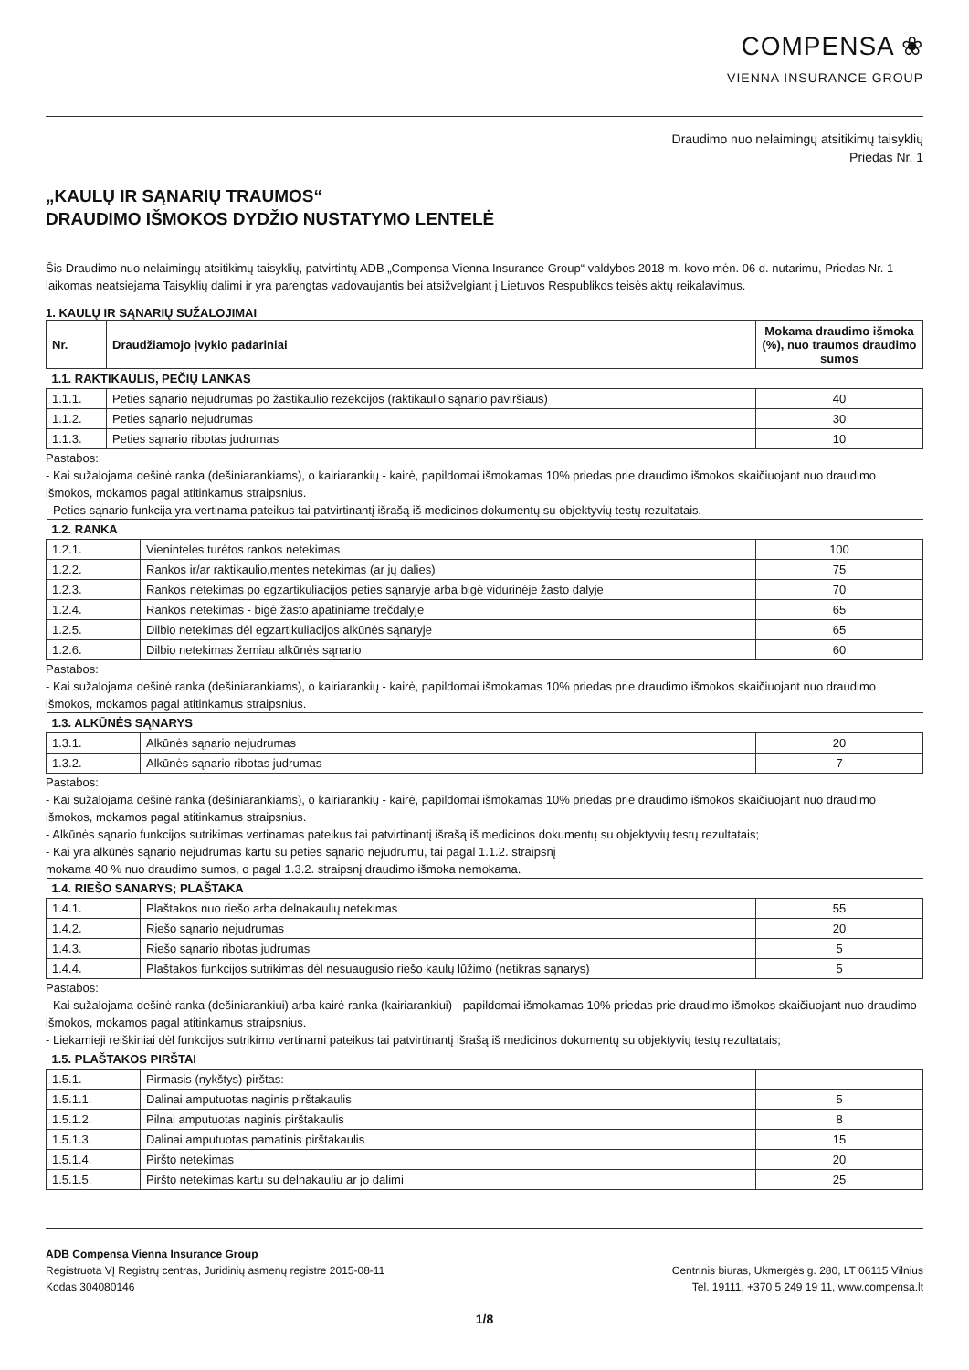COMPENSA ❀
VIENNA INSURANCE GROUP
Draudimo nuo nelaimingų atsitikimų taisyklių
Priedas Nr. 1
„KAULŲ IR SĄNARIŲ TRAUMOS“
DRAUDIMO IŠMOKOS DYDŽIO NUSTATYMO LENTELĖ
Šis Draudimo nuo nelaimingų atsitikimų taisyklių, patvirtintų ADB „Compensa Vienna Insurance Group“ valdybos 2018 m. kovo mėn. 06 d. nutarimu, Priedas Nr. 1 laikomas neatsiejama Taisyklių dalimi ir yra parengtas vadovaujantis bei atsižvelgiant į Lietuvos Respublikos teisės aktų reikalavimus.
1. KAULŲ IR SĄNARIŲ SUŽALOJIMAI
| Nr. | Draudžiamojo įvykio padariniai | Mokama draudimo išmoka (%), nuo traumos draudimo sumos |
| --- | --- | --- |
| 1.1. RAKTIKAULIS, PEČIŲ LANKAS | | |
| 1.1.1. | Peties sąnario nejudrumas po žastikaulio rezekcijos (raktikaulio sąnario paviršiaus) | 40 |
| 1.1.2. | Peties sąnario nejudrumas | 30 |
| 1.1.3. | Peties sąnario ribotas judrumas | 10 |
Pastabos:
- Kai sužalojama dešinė ranka (dešiniarankiams), o kairiarankių - kairė, papildomai išmokamas 10% priedas prie draudimo išmokos skaičiuojant nuo draudimo išmokos, mokamos pagal atitinkamus straipsnius.
- Peties sąnario funkcija yra vertinama pateikus tai patvirtinantį išrašą iš medicinos dokumentų su objektyvių testų rezultatais.
| 1.2. RANKA | | |
| 1.2.1. | Vienintelės turėtos rankos netekimas | 100 |
| 1.2.2. | Rankos ir/ar raktikaulio,mentės netekimas (ar jų dalies) | 75 |
| 1.2.3. | Rankos netekimas po egzartikuliacijos peties sąnaryje arba bigė vidurinėje žasto dalyje | 70 |
| 1.2.4. | Rankos netekimas - bigė žasto apatiniame trečdalyje | 65 |
| 1.2.5. | Dilbio netekimas dėl egzartikuliacijos alkūnės sąnaryje | 65 |
| 1.2.6. | Dilbio netekimas žemiau alkūnės sąnario | 60 |
Pastabos:
- Kai sužalojama dešinė ranka (dešiniarankiams), o kairiarankių - kairė, papildomai išmokamas 10% priedas prie draudimo išmokos skaičiuojant nuo draudimo išmokos, mokamos pagal atitinkamus straipsnius.
| 1.3. ALKŪNĖS SĄNARYS | | |
| 1.3.1. | Alkūnės sąnario nejudrumas | 20 |
| 1.3.2. | Alkūnės sąnario ribotas judrumas | 7 |
Pastabos:
- Kai sužalojama dešinė ranka (dešiniarankiams), o kairiarankių - kairė, papildomai išmokamas 10% priedas prie draudimo išmokos skaičiuojant nuo draudimo išmokos, mokamos pagal atitinkamus straipsnius.
- Alkūnės sąnario funkcijos sutrikimas vertinamas pateikus tai patvirtinantį išrašą iš medicinos dokumentų su objektyvių testų rezultatais;
- Kai yra alkūnės sąnario nejudrumas kartu su peties sąnario nejudrumu, tai pagal 1.1.2. straipsnį
mokama 40 % nuo draudimo sumos, o pagal 1.3.2. straipsnį draudimo išmoka nemokama.
| 1.4. RIEŠO SANARYS; PLAŠTAKA | | |
| 1.4.1. | Plaštakos nuo riešo arba delnakaulių netekimas | 55 |
| 1.4.2. | Riešo sąnario nejudrumas | 20 |
| 1.4.3. | Riešo sąnario ribotas judrumas | 5 |
| 1.4.4. | Plaštakos funkcijos sutrikimas dėl nesuaugusio riešo kaulų lūžimo (netikras sąnarys) | 5 |
Pastabos:
- Kai sužalojama dešinė ranka (dešiniarankiui) arba kairė ranka (kairiarankiui) - papildomai išmokamas 10% priedas prie draudimo išmokos skaičiuojant nuo draudimo išmokos, mokamos pagal atitinkamus straipsnius.
- Liekamieji reiškiniai dėl funkcijos sutrikimo vertinami pateikus tai patvirtinantį išrašą iš medicinos dokumentų su objektyvių testų rezultatais;
| 1.5. PLAŠTAKOS PIRŠTAI | | |
| 1.5.1. | Pirmasis (nykštys) pirštas: | |
| 1.5.1.1. | Dalinai amputuotas naginis pirštakaulis | 5 |
| 1.5.1.2. | Pilnai amputuotas naginis pirštakaulis | 8 |
| 1.5.1.3. | Dalinai amputuotas pamatinis pirštakaulis | 15 |
| 1.5.1.4. | Piršto netekimas | 20 |
| 1.5.1.5. | Piršto netekimas kartu su delnakauliu ar jo dalimi | 25 |
ADB Compensa Vienna Insurance Group
Registruota VĮ Registrų centras, Juridinių asmenų registre 2015-08-11
Kodas 304080146
Centrinis biuras, Ukmergės g. 280, LT 06115 Vilnius
Tel. 19111, +370 5 249 19 11, www.compensa.lt
1/8